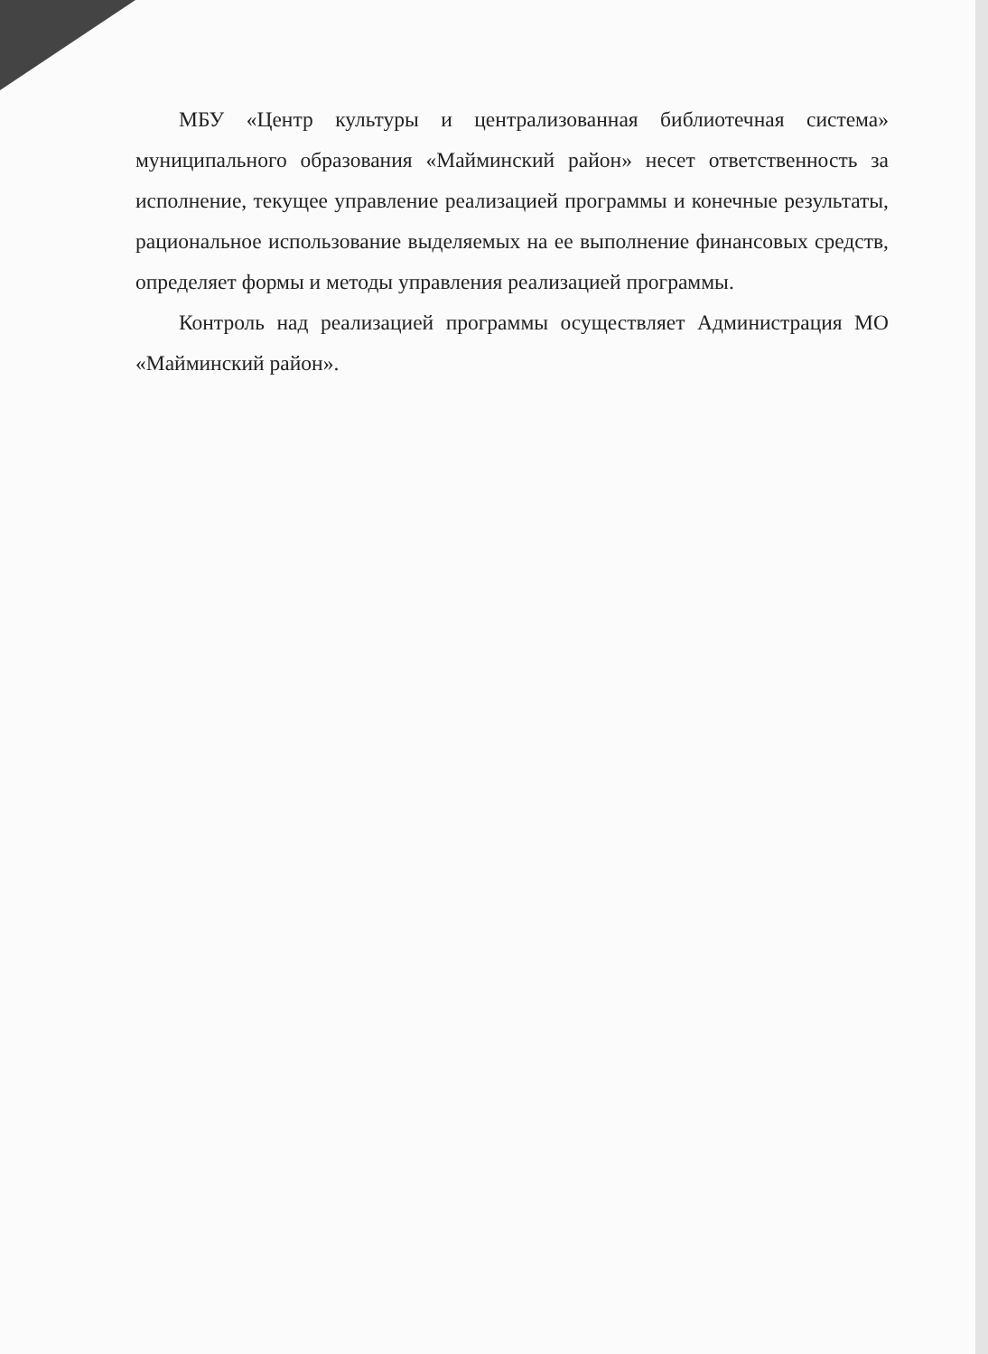МБУ «Центр культуры и централизованная библиотечная система» муниципального образования «Майминский район» несет ответственность за исполнение, текущее управление реализацией программы и конечные результаты, рациональное использование выделяемых на ее выполнение финансовых средств, определяет формы и методы управления реализацией программы.
Контроль над реализацией программы осуществляет Администрация МО «Майминский район».